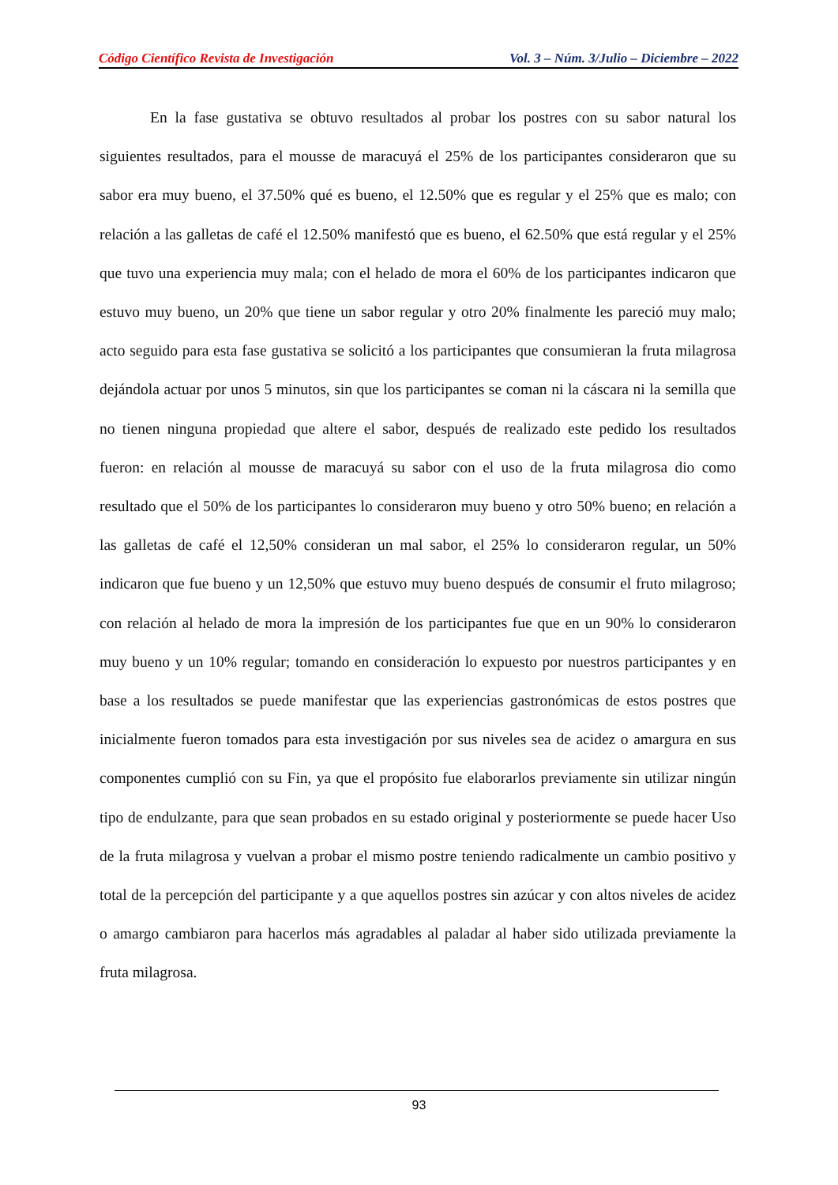Código Científico Revista de Investigación Vol. 3 – Núm. 3/Julio – Diciembre – 2022
En la fase gustativa se obtuvo resultados al probar los postres con su sabor natural los siguientes resultados, para el mousse de maracuyá el 25% de los participantes consideraron que su sabor era muy bueno, el 37.50% qué es bueno, el 12.50% que es regular y el 25% que es malo; con relación a las galletas de café el 12.50% manifestó que es bueno, el 62.50% que está regular y el 25% que tuvo una experiencia muy mala; con el helado de mora el 60% de los participantes indicaron que estuvo muy bueno, un 20% que tiene un sabor regular y otro 20% finalmente les pareció muy malo; acto seguido para esta fase gustativa se solicitó a los participantes que consumieran la fruta milagrosa dejándola actuar por unos 5 minutos, sin que los participantes se coman ni la cáscara ni la semilla que no tienen ninguna propiedad que altere el sabor, después de realizado este pedido los resultados fueron: en relación al mousse de maracuyá su sabor con el uso de la fruta milagrosa dio como resultado que el 50% de los participantes lo consideraron muy bueno y otro 50% bueno; en relación a las galletas de café el 12,50% consideran un mal sabor, el 25% lo consideraron regular, un 50% indicaron que fue bueno y un 12,50% que estuvo muy bueno después de consumir el fruto milagroso; con relación al helado de mora la impresión de los participantes fue que en un 90% lo consideraron muy bueno y un 10% regular; tomando en consideración lo expuesto por nuestros participantes y en base a los resultados se puede manifestar que las experiencias gastronómicas de estos postres que inicialmente fueron tomados para esta investigación por sus niveles sea de acidez o amargura en sus componentes cumplió con su Fin, ya que el propósito fue elaborarlos previamente sin utilizar ningún tipo de endulzante, para que sean probados en su estado original y posteriormente se puede hacer Uso de la fruta milagrosa y vuelvan a probar el mismo postre teniendo radicalmente un cambio positivo y total de la percepción del participante y a que aquellos postres sin azúcar y con altos niveles de acidez o amargo cambiaron para hacerlos más agradables al paladar al haber sido utilizada previamente la fruta milagrosa.
93